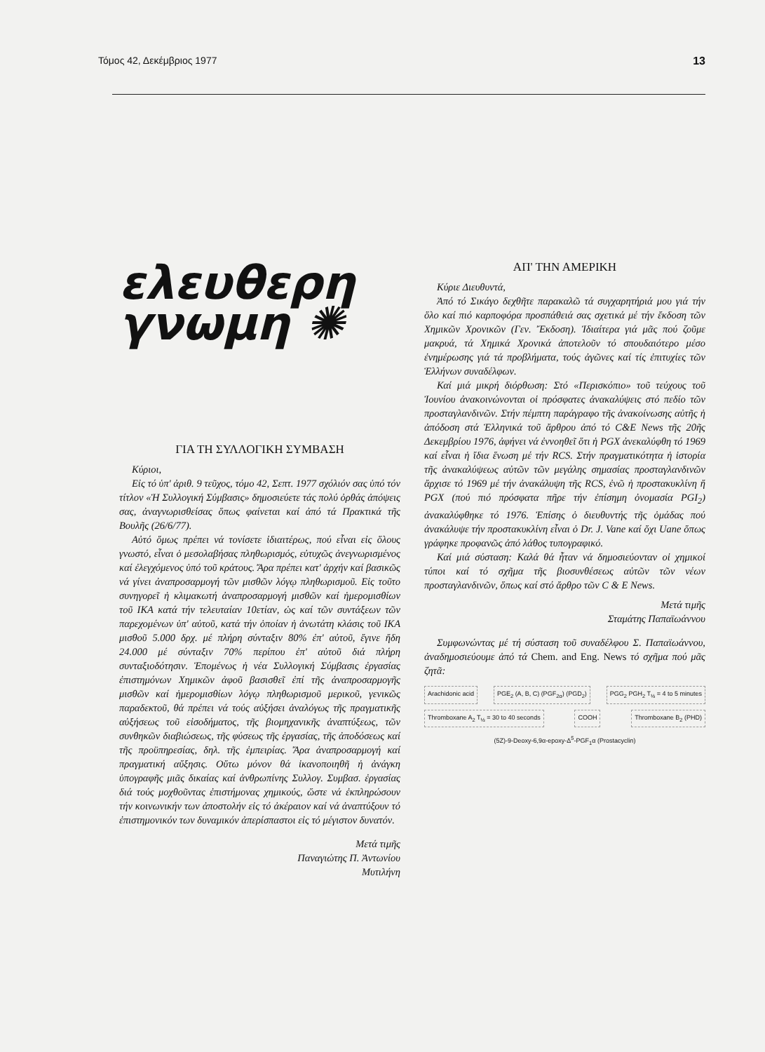Τόμος 42, Δεκέμβριος 1977 13
ελευθερη
γνωμη ✺
ΓΙΑ ΤΗ ΣΥΛΛΟΓΙΚΗ ΣΥΜΒΑΣΗ
Κύριοι,
Εἰς τό ὑπ' ἀριθ. 9 τεῦχος, τόμο 42, Σεπτ. 1977 σχόλιόν σας ὑπό τόν τίτλον «Ἡ Συλλογική Σύμβασις» δημοσιεύετε τάς πολύ ὀρθάς ἀπόψεις σας, ἀναγνωρισθείσας ὅπως φαίνεται καί ἀπό τά Πρακτικά τῆς Βουλῆς (26/6/77).
Αὐτό ὅμως πρέπει νά τονίσετε ἰδιαιτέρως, πού εἶναι εἰς ὅλους γνωστό, εἶναι ὁ μεσολαβήσας πληθωρισμός, εὐτυχῶς ἀνεγνωρισμένος καί ἐλεγχόμενος ὑπό τοῦ κράτους. Ἄρα πρέπει κατ' ἀρχήν καί βασικῶς νά γίνει ἀναπροσαρμογή τῶν μισθῶν λόγῳ πληθωρισμοῦ. Εἰς τοῦτο συνηγορεῖ ἡ κλιμακωτή ἀναπροσαρμογή μισθῶν καί ἡμερομισθίων τοῦ ΙΚΑ κατά τήν τελευταίαν 10ετίαν, ὡς καί τῶν συντάξεων τῶν παρεχομένων ὑπ' αὐτοῦ, κατά τήν ὁποίαν ἡ ἀνωτάτη κλάσις τοῦ ΙΚΑ μισθοῦ 5.000 δρχ. μέ πλήρη σύνταξιν 80% ἐπ' αὐτοῦ, ἔγινε ἤδη 24.000 μέ σύνταξιν 70% περίπου ἐπ' αὐτοῦ διά πλήρη συνταξιοδότησιν. Ἑπομένως ἡ νέα Συλλογική Σύμβασις ἐργασίας ἐπιστημόνων Χημικῶν ἀφοῦ βασισθεῖ ἐπί τῆς ἀναπροσαρμογῆς μισθῶν καί ἡμερομισθίων λόγῳ πληθωρισμοῦ μερικοῦ, γενικῶς παραδεκτοῦ, θά πρέπει νά τούς αὐξήσει ἀναλόγως τῆς πραγματικῆς αὐξήσεως τοῦ εἰσοδήματος, τῆς βιομηχανικῆς ἀναπτύξεως, τῶν συνθηκῶν διαβιώσεως, τῆς φύσεως τῆς ἐργασίας, τῆς ἀποδόσεως καί τῆς προϋπηρεσίας, δηλ. τῆς ἐμπειρίας. Ἄρα ἀναπροσαρμογή καί πραγματική αὔξησις. Οὕτω μόνον θά ἱκανοποιηθῆ ἡ ἀνάγκη ὑπογραφῆς μιᾶς δικαίας καί ἀνθρωπίνης Συλλογ. Συμβασ. ἐργασίας διά τούς μοχθοῦντας ἐπιστήμονας χημικούς, ὥστε νά ἐκπληρώσουν τήν κοινωνικήν των ἀποστολήν εἰς τό ἀκέραιον καί νά ἀναπτύξουν τό ἐπιστημονικόν των δυναμικόν ἀπερίσπαστοι εἰς τό μέγιστον δυνατόν.
Μετά τιμῆς
Παναγιώτης Π. Ἀντωνίου
Μυτιλήνη
ΑΠ' ΤΗΝ ΑΜΕΡΙΚΗ
Κύριε Διευθυντά,
Ἀπό τό Σικάγο δεχθῆτε παρακαλῶ τά συγχαρητήριά μου γιά τήν ὅλο καί πιό καρποφόρα προσπάθειά σας σχετικά μέ τήν ἔκδοση τῶν Χημικῶν Χρονικῶν (Γεν. Ἔκδοση). Ἰδιαίτερα γιά μᾶς πού ζοῦμε μακρυά, τά Χημικά Χρονικά ἀποτελοῦν τό σπουδαιότερο μέσο ἐνημέρωσης γιά τά προβλήματα, τούς ἀγῶνες καί τίς ἐπιτυχίες τῶν Ἑλλήνων συναδέλφων.
Καί μιά μικρή διόρθωση: Στό «Περισκόπιο» τοῦ τεύχους τοῦ Ἰουνίου ἀνακοινώνονται οἱ πρόσφατες ἀνακαλύψεις στό πεδίο τῶν προσταγλανδινῶν. Στήν πέμπτη παράγραφο τῆς ἀνακοίνωσης αὐτῆς ἡ ἀπόδοση στά Ἑλληνικά τοῦ ἄρθρου ἀπό τό C&E News τῆς 20ῆς Δεκεμβρίου 1976, ἀφήνει νά ἐννοηθεῖ ὅτι ἡ PGX ἀνεκαλύφθη τό 1969 καί εἶναι ἡ ἴδια ἕνωση μέ τήν RCS. Στήν πραγματικότητα ἡ ἱστορία τῆς ἀνακαλύψεως αὐτῶν τῶν μεγάλης σημασίας προσταγλανδινῶν ἄρχισε τό 1969 μέ τήν ἀνακάλυψη τῆς RCS, ἐνῶ ἡ προστακυκλίνη ἤ PGX (πού πιό πρόσφατα πῆρε τήν ἐπίσημη ὀνομασία PGI<sub>2</sub>) ἀνακαλύφθηκε τό 1976. Ἐπίσης ὁ διευθυντής τῆς ὁμάδας πού ἀνακάλυψε τήν προστακυκλίνη εἶναι ὁ Dr. J. Vane καί ὄχι Uane ὅπως γράφηκε προφανῶς ἀπό λάθος τυπογραφικό.
Καί μιά σύσταση: Καλά θά ἦταν νά δημοσιεύονταν οἱ χημικοί τύποι καί τό σχῆμα τῆς βιοσυνθέσεως αὐτῶν τῶν νέων προσταγλανδινῶν, ὅπως καί στό ἄρθρο τῶν C & E News.
Μετά τιμῆς
Σταμάτης Παπαϊωάννου
Συμφωνώντας μέ τή σύσταση τοῦ συναδέλφου Σ. Παπαϊωάννου, ἀναδημοσιεύουμε ἀπό τά Chem. and Eng. News τό σχῆμα πού μᾶς ζητᾶ:
Arachidonic acid
PGE<sub>2</sub> (A, B, C) (PGF<sub>2α</sub>) (PGD<sub>2</sub>)
PGG<sub>2</sub> PGH<sub>2</sub> T<sub>½</sub> = 4 to 5 minutes
Thromboxane A<sub>2</sub> T<sub>½</sub> = 30 to 40 seconds
COOH
Thromboxane B<sub>2</sub> (PHD)
(5Z)-9-Deoxy-6,9α-epoxy-Δ<sup>5</sup>-PGF<sub>1</sub>α (Prostacyclin)